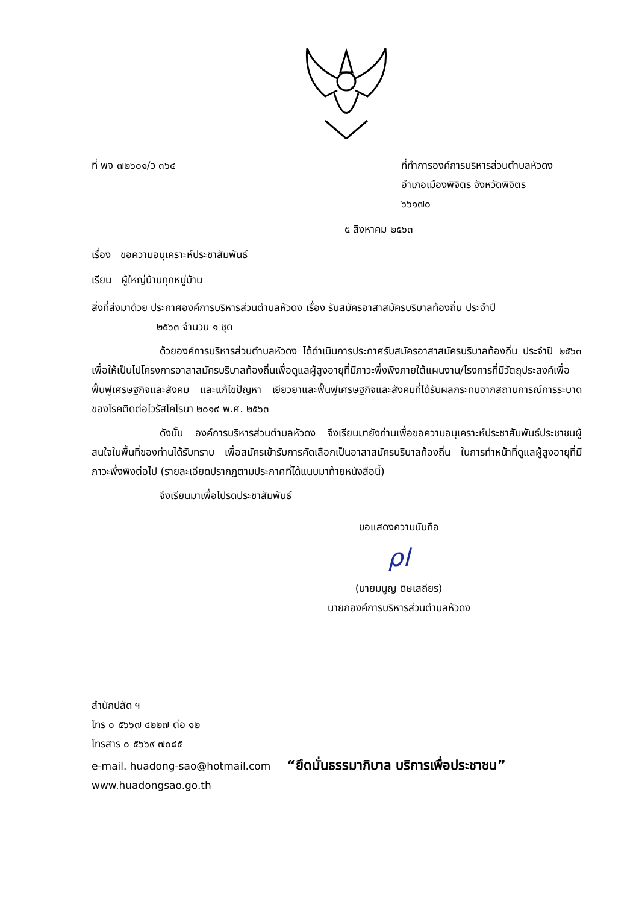ที่ พจ ๗๒๖๐๑/ว ๓๖๔ ที่ทำการองค์การบริหารส่วนตำบลหัวดง
อำเภอเมืองพิจิตร จังหวัดพิจิตร
๖๖๑๗๐
๕ สิงหาคม ๒๕๖๓
เรื่อง ขอความอนุเคราะห์ประชาสัมพันธ์
เรียน ผู้ใหญ่บ้านทุกหมู่บ้าน
สิ่งที่ส่งมาด้วย ประกาศองค์การบริหารส่วนตำบลหัวดง เรื่อง รับสมัครอาสาสมัครบริบาลท้องถิ่น ประจำปี
๒๕๖๓ จำนวน ๑ ชุด
ด้วยองค์การบริหารส่วนตำบลหัวดง ได้ดำเนินการประกาศรับสมัครอาสาสมัครบริบาลท้องถิ่น ประจำปี ๒๕๖๓ เพื่อให้เป็นไปโครงการอาสาสมัครบริบาลท้องถิ่นเพื่อดูแลผู้สูงอายุที่มีภาวะพึ่งพิงภายใต้แผนงาน/โรงการที่มีวัตถุประสงค์เพื่อฟื้นฟูเศรษฐกิจและสังคม และแก้ไขปัญหา เยียวยาและฟื้นฟูเศรษฐกิจและสังคมที่ได้รับผลกระทบจากสถานการณ์การระบาดของโรคติดต่อไวรัสโคโรนา ๒๐๑๙ พ.ศ. ๒๕๖๓
ดังนั้น องค์การบริหารส่วนตำบลหัวดง จึงเรียนมายังท่านเพื่อขอความอนุเคราะห์ประชาสัมพันธ์ประชาชนผู้สนใจในพื้นที่ของท่านได้รับทราบ เพื่อสมัครเข้ารับการคัดเลือกเป็นอาสาสมัครบริบาลท้องถิ่น ในการทำหน้าที่ดูแลผู้สูงอายุที่มีภาวะพึ่งพิงต่อไป (รายละเอียดปรากฏตามประกาศที่ได้แนบมาท้ายหนังสือนี้)
จึงเรียนมาเพื่อโปรดประชาสัมพันธ์
ขอแสดงความนับถือ
ρl
(นายมนูญ ดิษเสถียร)
นายกองค์การบริหารส่วนตำบลหัวดง
สำนักปลัด ฯ
โทร ๐ ๕๖๖๗ ๔๒๒๗ ต่อ ๑๒
โทรสาร ๐ ๕๖๖๙ ๗๐๘๕
e-mail. huadong-sao@hotmail.com “ยึดมั่นธรรมาภิบาล บริการเพื่อประชาชน”
www.huadongsao.go.th